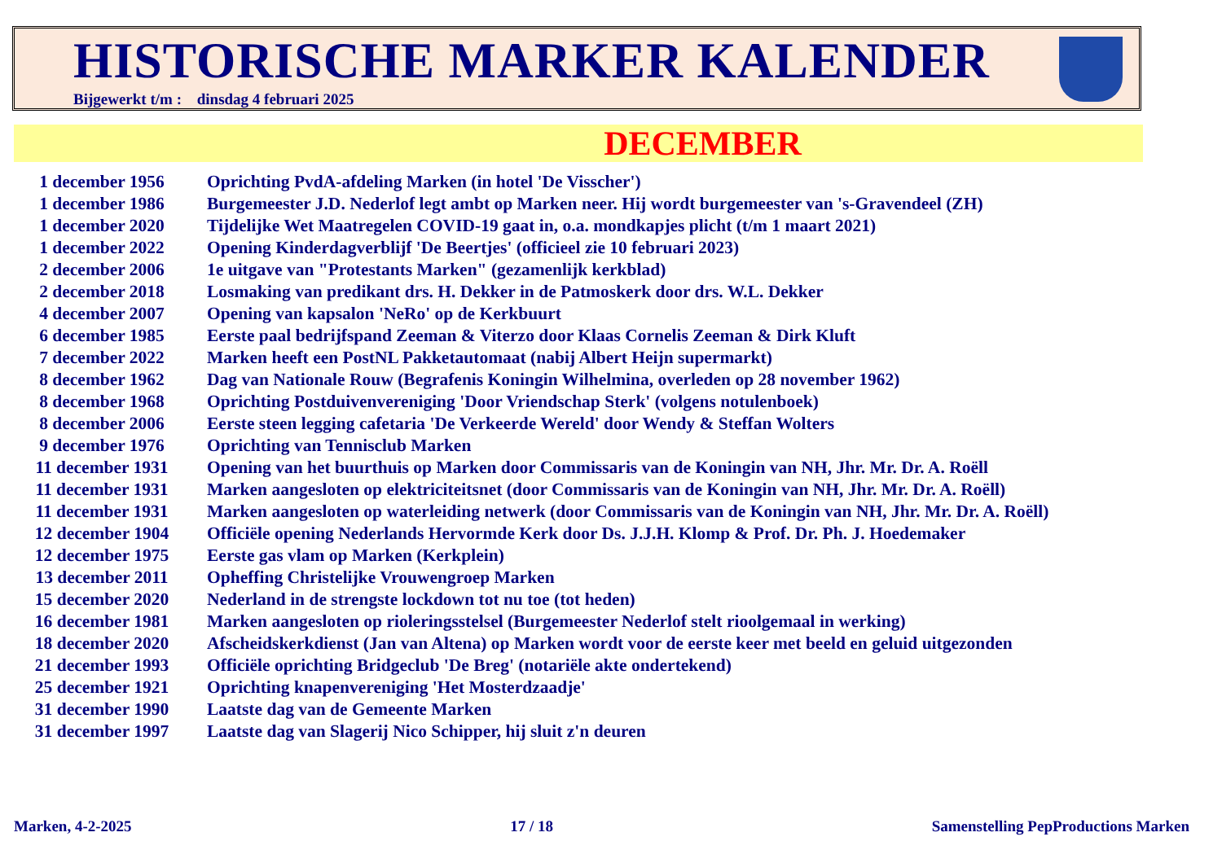HISTORISCHE MARKER KALENDER
Bijgewerkt t/m : dinsdag 4 februari 2025
DECEMBER
| 1 december 1956 | Oprichting PvdA-afdeling Marken (in hotel 'De Visscher') |
| 1 december 1986 | Burgemeester J.D. Nederlof legt ambt op Marken neer. Hij wordt burgemeester van 's-Gravendeel (ZH) |
| 1 december 2020 | Tijdelijke Wet Maatregelen COVID-19 gaat in, o.a. mondkapjes plicht (t/m 1 maart 2021) |
| 1 december 2022 | Opening Kinderdagverblijf 'De Beertjes' (officieel zie 10 februari 2023) |
| 2 december 2006 | 1e uitgave van "Protestants Marken" (gezamenlijk kerkblad) |
| 2 december 2018 | Losmaking van predikant drs. H. Dekker in de Patmoskerk door drs. W.L. Dekker |
| 4 december 2007 | Opening van kapsalon 'NeRo' op de Kerkbuurt |
| 6 december 1985 | Eerste paal bedrijfspand Zeeman & Viterzo door Klaas Cornelis Zeeman & Dirk Kluft |
| 7 december 2022 | Marken heeft een PostNL Pakketautomaat (nabij Albert Heijn supermarkt) |
| 8 december 1962 | Dag van Nationale Rouw (Begrafenis Koningin Wilhelmina, overleden op 28 november 1962) |
| 8 december 1968 | Oprichting Postduivenvereniging 'Door Vriendschap Sterk' (volgens notulenboek) |
| 8 december 2006 | Eerste steen legging cafetaria 'De Verkeerde Wereld' door Wendy & Steffan Wolters |
| 9 december 1976 | Oprichting van Tennisclub Marken |
| 11 december 1931 | Opening van het buurthuis op Marken door Commissaris van de Koningin van NH, Jhr. Mr. Dr. A. Roëll |
| 11 december 1931 | Marken aangesloten op elektriciteitsnet (door Commissaris van de Koningin van NH, Jhr. Mr. Dr. A. Roëll) |
| 11 december 1931 | Marken aangesloten op waterleiding netwerk (door Commissaris van de Koningin van NH, Jhr. Mr. Dr. A. Roëll) |
| 12 december 1904 | Officiële opening Nederlands Hervormde Kerk door Ds. J.J.H. Klomp & Prof. Dr. Ph. J. Hoedemaker |
| 12 december 1975 | Eerste gas vlam op Marken (Kerkplein) |
| 13 december 2011 | Opheffing Christelijke Vrouwengroep Marken |
| 15 december 2020 | Nederland in de strengste lockdown tot nu toe (tot heden) |
| 16 december 1981 | Marken aangesloten op rioleringsstelsel (Burgemeester Nederlof stelt rioolgemaal in werking) |
| 18 december 2020 | Afscheidskerkdienst (Jan van Altena) op Marken wordt voor de eerste keer met beeld en geluid uitgezonden |
| 21 december 1993 | Officiële oprichting Bridgeclub 'De Breg' (notariële akte ondertekend) |
| 25 december 1921 | Oprichting knapenvereniging 'Het Mosterdzaadje' |
| 31 december 1990 | Laatste dag van de Gemeente Marken |
| 31 december 1997 | Laatste dag van Slagerij Nico Schipper, hij sluit z'n deuren |
Marken, 4-2-2025 17 / 18 Samenstelling PepProductions Marken